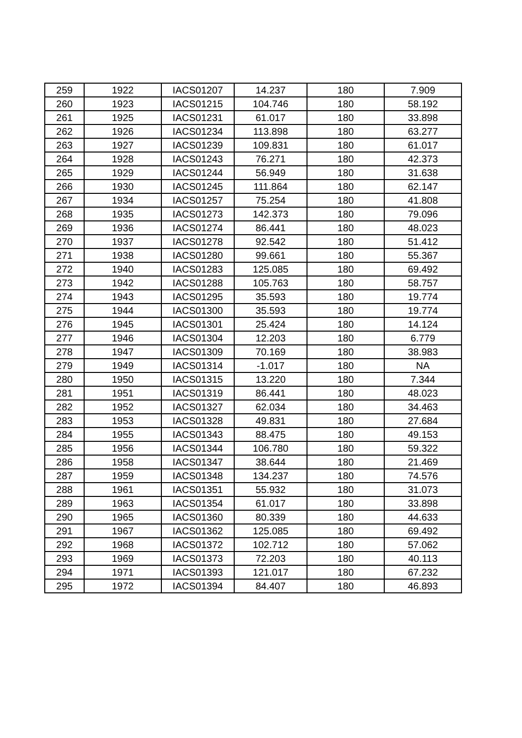| 259 | 1922 | IACS01207 | 14.237 | 180 | 7.909 |
| 260 | 1923 | IACS01215 | 104.746 | 180 | 58.192 |
| 261 | 1925 | IACS01231 | 61.017 | 180 | 33.898 |
| 262 | 1926 | IACS01234 | 113.898 | 180 | 63.277 |
| 263 | 1927 | IACS01239 | 109.831 | 180 | 61.017 |
| 264 | 1928 | IACS01243 | 76.271 | 180 | 42.373 |
| 265 | 1929 | IACS01244 | 56.949 | 180 | 31.638 |
| 266 | 1930 | IACS01245 | 111.864 | 180 | 62.147 |
| 267 | 1934 | IACS01257 | 75.254 | 180 | 41.808 |
| 268 | 1935 | IACS01273 | 142.373 | 180 | 79.096 |
| 269 | 1936 | IACS01274 | 86.441 | 180 | 48.023 |
| 270 | 1937 | IACS01278 | 92.542 | 180 | 51.412 |
| 271 | 1938 | IACS01280 | 99.661 | 180 | 55.367 |
| 272 | 1940 | IACS01283 | 125.085 | 180 | 69.492 |
| 273 | 1942 | IACS01288 | 105.763 | 180 | 58.757 |
| 274 | 1943 | IACS01295 | 35.593 | 180 | 19.774 |
| 275 | 1944 | IACS01300 | 35.593 | 180 | 19.774 |
| 276 | 1945 | IACS01301 | 25.424 | 180 | 14.124 |
| 277 | 1946 | IACS01304 | 12.203 | 180 | 6.779 |
| 278 | 1947 | IACS01309 | 70.169 | 180 | 38.983 |
| 279 | 1949 | IACS01314 | -1.017 | 180 | NA |
| 280 | 1950 | IACS01315 | 13.220 | 180 | 7.344 |
| 281 | 1951 | IACS01319 | 86.441 | 180 | 48.023 |
| 282 | 1952 | IACS01327 | 62.034 | 180 | 34.463 |
| 283 | 1953 | IACS01328 | 49.831 | 180 | 27.684 |
| 284 | 1955 | IACS01343 | 88.475 | 180 | 49.153 |
| 285 | 1956 | IACS01344 | 106.780 | 180 | 59.322 |
| 286 | 1958 | IACS01347 | 38.644 | 180 | 21.469 |
| 287 | 1959 | IACS01348 | 134.237 | 180 | 74.576 |
| 288 | 1961 | IACS01351 | 55.932 | 180 | 31.073 |
| 289 | 1963 | IACS01354 | 61.017 | 180 | 33.898 |
| 290 | 1965 | IACS01360 | 80.339 | 180 | 44.633 |
| 291 | 1967 | IACS01362 | 125.085 | 180 | 69.492 |
| 292 | 1968 | IACS01372 | 102.712 | 180 | 57.062 |
| 293 | 1969 | IACS01373 | 72.203 | 180 | 40.113 |
| 294 | 1971 | IACS01393 | 121.017 | 180 | 67.232 |
| 295 | 1972 | IACS01394 | 84.407 | 180 | 46.893 |